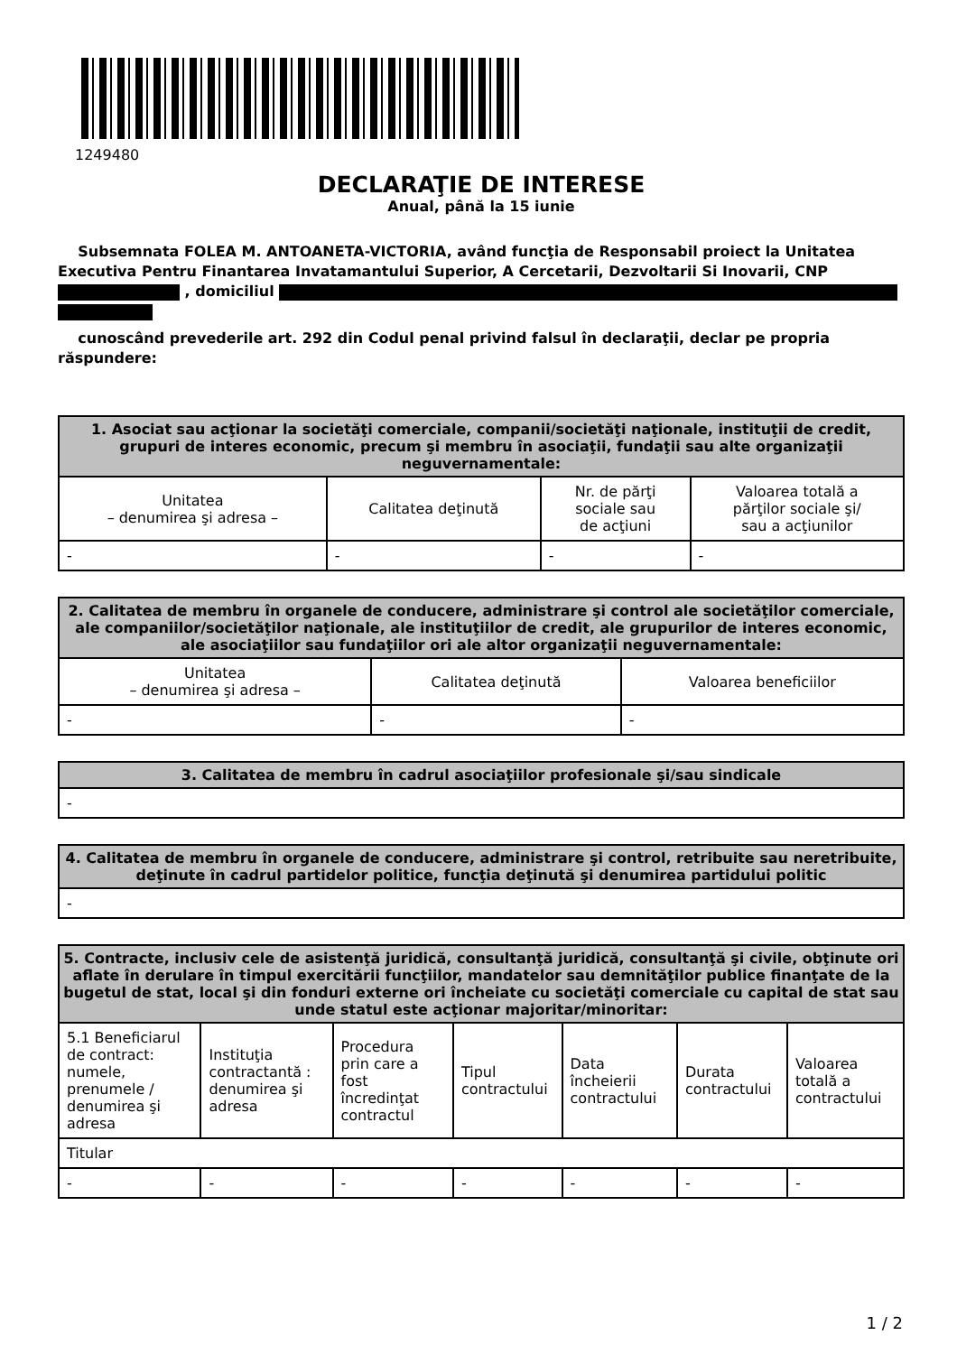1249480
DECLARAŢIE DE INTERESE
Anual, până la 15 iunie
Subsemnata FOLEA M. ANTOANETA-VICTORIA, având funcţia de Responsabil proiect la Unitatea Executiva Pentru Finantarea Invatamantului Superior, A Cercetarii, Dezvoltarii Si Inovarii, CNP , domiciliul
cunoscând prevederile art. 292 din Codul penal privind falsul în declaraţii, declar pe propria răspundere:
| 1. Asociat sau acţionar la societăţi comerciale, companii/societăţi naţionale, instituţii de credit, grupuri de interes economic, precum şi membru în asociaţii, fundaţii sau alte organizaţii neguvernamentale: | | | |
| --- | --- | --- | --- |
| Unitatea – denumirea şi adresa – | Calitatea deţinută | Nr. de părţi sociale sau de acţiuni | Valoarea totală a părţilor sociale şi/ sau a acţiunilor |
| - | - | - | - |
| 2. Calitatea de membru în organele de conducere, administrare şi control ale societăţilor comerciale, ale companiilor/societăţilor naţionale, ale instituţiilor de credit, ale grupurilor de interes economic, ale asociaţiilor sau fundaţiilor ori ale altor organizaţii neguvernamentale: | | |
| --- | --- | --- |
| Unitatea – denumirea şi adresa – | Calitatea deţinută | Valoarea beneficiilor |
| - | - | - |
| 3. Calitatea de membru în cadrul asociaţiilor profesionale şi/sau sindicale |
| --- |
| - |
| 4. Calitatea de membru în organele de conducere, administrare şi control, retribuite sau neretribuite, deţinute în cadrul partidelor politice, funcţia deţinută şi denumirea partidului politic |
| --- |
| - |
| 5. Contracte, inclusiv cele de asistenţă juridică, consultanţă juridică, consultanţă şi civile, obţinute ori aflate în derulare în timpul exercitării funcţiilor, mandatelor sau demnităţilor publice finanţate de la bugetul de stat, local şi din fonduri externe ori încheiate cu societăţi comerciale cu capital de stat sau unde statul este acţionar majoritar/minoritar: | | | | | | |
| --- | --- | --- | --- | --- | --- | --- |
| 5.1 Beneficiarul de contract: numele, prenumele / denumirea şi adresa | Instituţia contractantă : denumirea şi adresa | Procedura prin care a fost încredinţat contractul | Tipul contractului | Data încheierii contractului | Durata contractului | Valoarea totală a contractului |
| Titular | | | | | | |
| - | - | - | - | - | - | - |
1 / 2